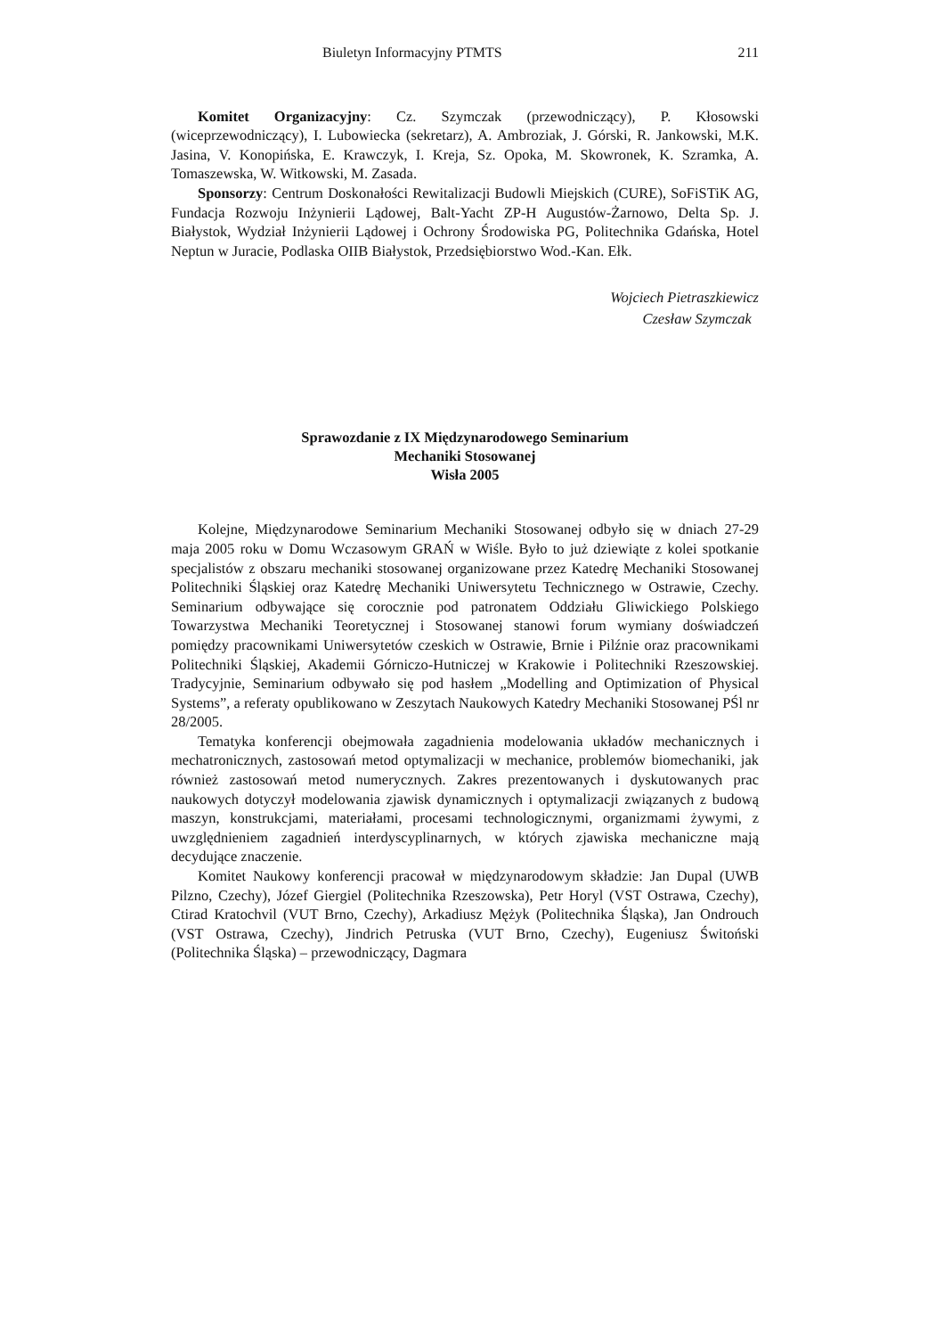Biuletyn Informacyjny PTMTS 211
Komitet Organizacyjny: Cz. Szymczak (przewodniczący), P. Kłosowski (wiceprzewodniczący), I. Lubowiecka (sekretarz), A. Ambroziak, J. Górski, R. Jankowski, M.K. Jasina, V. Konopińska, E. Krawczyk, I. Kreja, Sz. Opoka, M. Skowronek, K. Szramka, A. Tomaszewska, W. Witkowski, M. Zasada.
Sponsorzy: Centrum Doskonałości Rewitalizacji Budowli Miejskich (CURE), SoFiSTiK AG, Fundacja Rozwoju Inżynierii Lądowej, Balt-Yacht ZP-H Augustów-Żarnowo, Delta Sp. J. Białystok, Wydział Inżynierii Lądowej i Ochrony Środowiska PG, Politechnika Gdańska, Hotel Neptun w Juracie, Podlaska OIIB Białystok, Przedsiębiorstwo Wod.-Kan. Ełk.
Wojciech Pietraszkiewicz
Czesław Szymczak
Sprawozdanie z IX Międzynarodowego Seminarium
Mechaniki Stosowanej
Wisła 2005
Kolejne, Międzynarodowe Seminarium Mechaniki Stosowanej odbyło się w dniach 27-29 maja 2005 roku w Domu Wczasowym GRAŃ w Wiśle. Było to już dziewiąte z kolei spotkanie specjalistów z obszaru mechaniki stosowanej organizowane przez Katedrę Mechaniki Stosowanej Politechniki Śląskiej oraz Katedrę Mechaniki Uniwersytetu Technicznego w Ostrawie, Czechy. Seminarium odbywające się corocznie pod patronatem Oddziału Gliwickiego Polskiego Towarzystwa Mechaniki Teoretycznej i Stosowanej stanowi forum wymiany doświadczeń pomiędzy pracownikami Uniwersytetów czeskich w Ostrawie, Brnie i Pilźnie oraz pracownikami Politechniki Śląskiej, Akademii Górniczo-Hutniczej w Krakowie i Politechniki Rzeszowskiej. Tradycyjnie, Seminarium odbywało się pod hasłem „Modelling and Optimization of Physical Systems”, a referaty opublikowano w Zeszytach Naukowych Katedry Mechaniki Stosowanej PŚl nr 28/2005.
Tematyka konferencji obejmowała zagadnienia modelowania układów mechanicznych i mechatronicznych, zastosowań metod optymalizacji w mechanice, problemów biomechaniki, jak również zastosowań metod numerycznych. Zakres prezentowanych i dyskutowanych prac naukowych dotyczył modelowania zjawisk dynamicznych i optymalizacji związanych z budową maszyn, konstrukcjami, materiałami, procesami technologicznymi, organizmami żywymi, z uwzględnieniem zagadnień interdyscyplinarnych, w których zjawiska mechaniczne mają decydujące znaczenie.
Komitet Naukowy konferencji pracował w międzynarodowym składzie: Jan Dupal (UWB Pilzno, Czechy), Józef Giergiel (Politechnika Rzeszowska), Petr Horyl (VST Ostrawa, Czechy), Ctirad Kratochvil (VUT Brno, Czechy), Arkadiusz Mężyk (Politechnika Śląska), Jan Ondrouch (VST Ostrawa, Czechy), Jindrich Petruska (VUT Brno, Czechy), Eugeniusz Świtoński (Politechnika Śląska) – przewodniczący, Dagmara